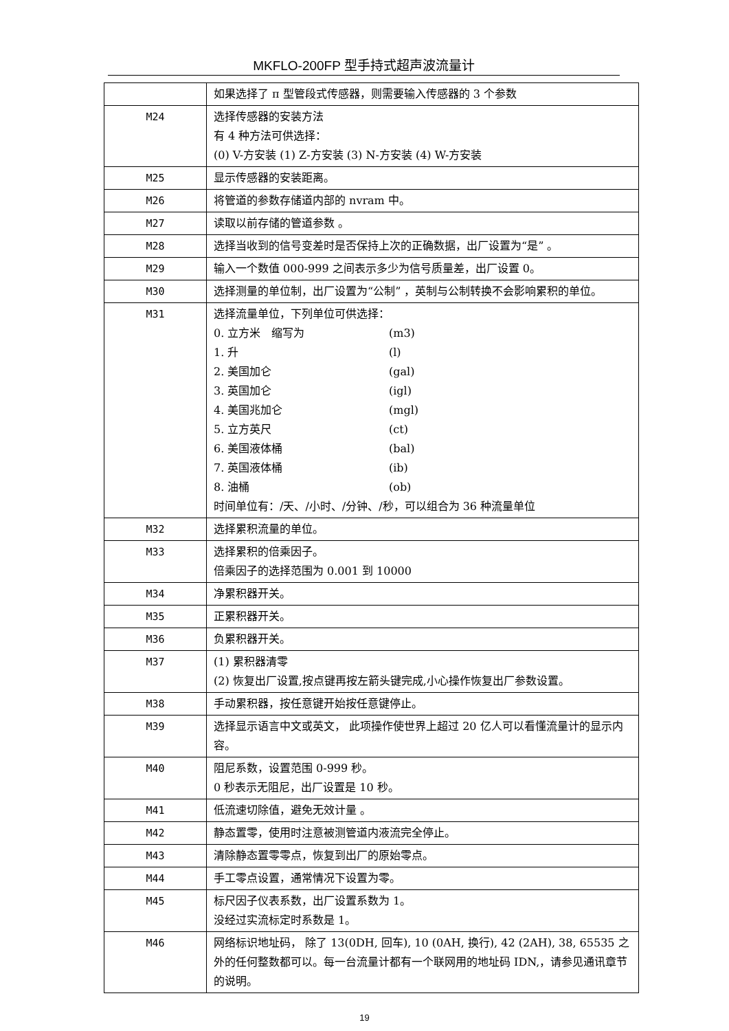MKFLO-200FP 型手持式超声波流量计
| | 如果选择了 π 型管段式传感器，则需要输入传感器的 3 个参数 |
| M24 | 选择传感器的安装方法 有 4 种方法可供选择： (0) V-方安装 (1) Z-方安装 (3) N-方安装 (4) W-方安装 |
| M25 | 显示传感器的安装距离。 |
| M26 | 将管道的参数存储道内部的 nvram 中。 |
| M27 | 读取以前存储的管道参数 。 |
| M28 | 选择当收到的信号变差时是否保持上次的正确数据，出厂设置为“是” 。 |
| M29 | 输入一个数值 000-999 之间表示多少为信号质量差，出厂设置 0。 |
| M30 | 选择测量的单位制，出厂设置为“公制” ，英制与公制转换不会影响累积的单位。 |
| M31 | 选择流量单位，下列单位可供选择： 0. 立方米 缩写为 (m3) 1. 升 (l) 2. 美国加仑 (gal) 3. 英国加仑 (igl) 4. 美国兆加仑 (mgl) 5. 立方英尺 (ct) 6. 美国液体桶 (bal) 7. 英国液体桶 (ib) 8. 油桶 (ob) 时间单位有：/天、/小时、/分钟、/秒，可以组合为 36 种流量单位 |
| M32 | 选择累积流量的单位。 |
| M33 | 选择累积的倍乘因子。 倍乘因子的选择范围为 0.001 到 10000 |
| M34 | 净累积器开关。 |
| M35 | 正累积器开关。 |
| M36 | 负累积器开关。 |
| M37 | (1) 累积器清零 (2) 恢复出厂设置,按点键再按左箭头键完成,小心操作恢复出厂参数设置。 |
| M38 | 手动累积器，按任意键开始按任意键停止。 |
| M39 | 选择显示语言中文或英文， 此项操作使世界上超过 20 亿人可以看懂流量计的显示内容。 |
| M40 | 阻尼系数，设置范围 0-999 秒。 0 秒表示无阻尼，出厂设置是 10 秒。 |
| M41 | 低流速切除值，避免无效计量 。 |
| M42 | 静态置零，使用时注意被测管道内液流完全停止。 |
| M43 | 清除静态置零零点，恢复到出厂的原始零点。 |
| M44 | 手工零点设置，通常情况下设置为零。 |
| M45 | 标尺因子仪表系数，出厂设置系数为 1。 没经过实流标定时系数是 1。 |
| M46 | 网络标识地址码， 除了 13(0DH, 回车), 10 (0AH, 换行), 42 (2AH), 38, 65535 之外的任何整数都可以。每一台流量计都有一个联网用的地址码 IDN,，请参见通讯章节的说明。 |
19